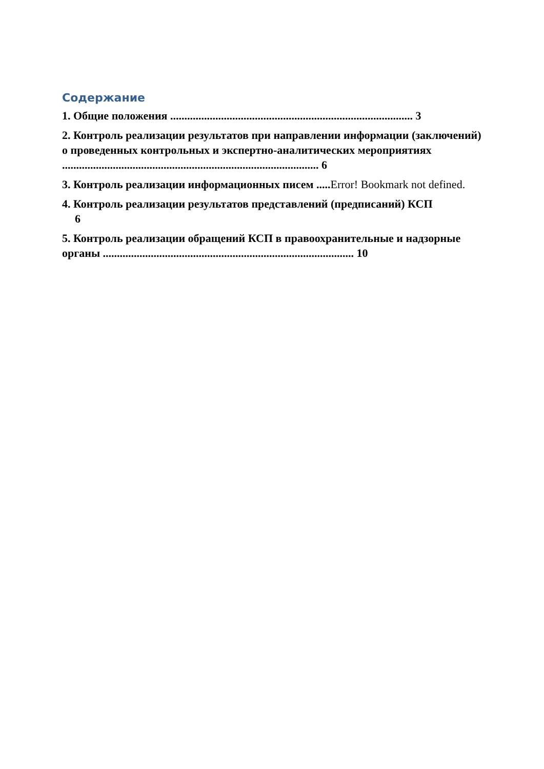Содержание
1. Общие положения ...................................................................................... 3
2. Контроль реализации результатов при направлении информации (заключений) о проведенных контрольных и экспертно-аналитических мероприятиях ........................................................................................... 6
3. Контроль реализации информационных писем .....Error! Bookmark not defined.
4. Контроль реализации результатов представлений (предписаний) КСП
6
5. Контроль реализации обращений КСП в правоохранительные и надзорные органы ......................................................................................... 10